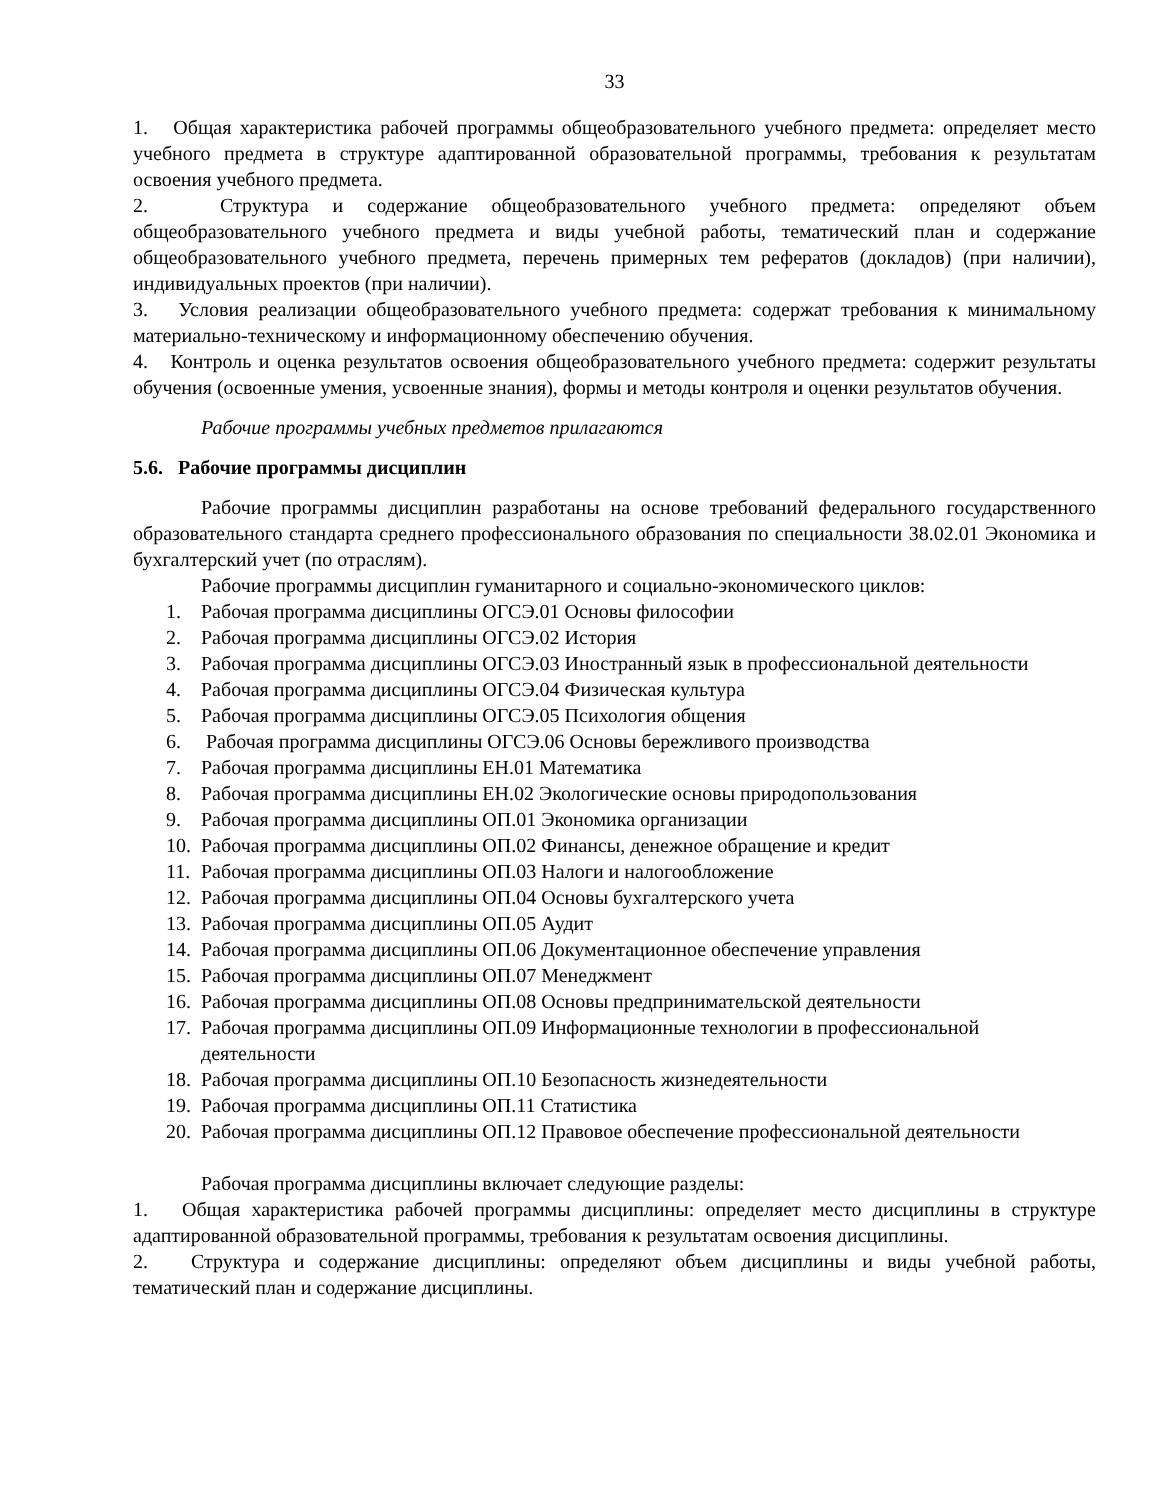33
1. Общая характеристика рабочей программы общеобразовательного учебного предмета: определяет место учебного предмета в структуре адаптированной образовательной программы, требования к результатам освоения учебного предмета.
2. Структура и содержание общеобразовательного учебного предмета: определяют объем общеобразовательного учебного предмета и виды учебной работы, тематический план и содержание общеобразовательного учебного предмета, перечень примерных тем рефератов (докладов) (при наличии), индивидуальных проектов (при наличии).
3. Условия реализации общеобразовательного учебного предмета: содержат требования к минимальному материально-техническому и информационному обеспечению обучения.
4. Контроль и оценка результатов освоения общеобразовательного учебного предмета: содержит результаты обучения (освоенные умения, усвоенные знания), формы и методы контроля и оценки результатов обучения.
Рабочие программы учебных предметов прилагаются
5.6. Рабочие программы дисциплин
Рабочие программы дисциплин разработаны на основе требований федерального государственного образовательного стандарта среднего профессионального образования по специальности 38.02.01 Экономика и бухгалтерский учет (по отраслям).
Рабочие программы дисциплин гуманитарного и социально-экономического циклов:
1. Рабочая программа дисциплины ОГСЭ.01 Основы философии
2. Рабочая программа дисциплины ОГСЭ.02 История
3. Рабочая программа дисциплины ОГСЭ.03 Иностранный язык в профессиональной деятельности
4. Рабочая программа дисциплины ОГСЭ.04 Физическая культура
5. Рабочая программа дисциплины ОГСЭ.05 Психология общения
6. Рабочая программа дисциплины ОГСЭ.06 Основы бережливого производства
7. Рабочая программа дисциплины ЕН.01 Математика
8. Рабочая программа дисциплины ЕН.02 Экологические основы природопользования
9. Рабочая программа дисциплины ОП.01 Экономика организации
10. Рабочая программа дисциплины ОП.02 Финансы, денежное обращение и кредит
11. Рабочая программа дисциплины ОП.03 Налоги и налогообложение
12. Рабочая программа дисциплины ОП.04 Основы бухгалтерского учета
13. Рабочая программа дисциплины ОП.05 Аудит
14. Рабочая программа дисциплины ОП.06 Документационное обеспечение управления
15. Рабочая программа дисциплины ОП.07 Менеджмент
16. Рабочая программа дисциплины ОП.08 Основы предпринимательской деятельности
17. Рабочая программа дисциплины ОП.09 Информационные технологии в профессиональной деятельности
18. Рабочая программа дисциплины ОП.10 Безопасность жизнедеятельности
19. Рабочая программа дисциплины ОП.11 Статистика
20. Рабочая программа дисциплины ОП.12 Правовое обеспечение профессиональной деятельности
Рабочая программа дисциплины включает следующие разделы:
1. Общая характеристика рабочей программы дисциплины: определяет место дисциплины в структуре адаптированной образовательной программы, требования к результатам освоения дисциплины.
2. Структура и содержание дисциплины: определяют объем дисциплины и виды учебной работы, тематический план и содержание дисциплины.